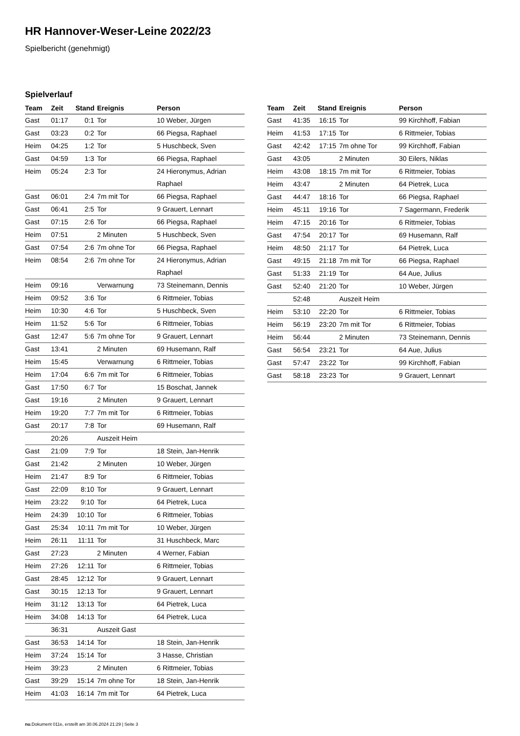HR Hannover-Weser-Leine 2022/23
Spielbericht (genehmigt)
Spielverlauf
| Team | Zeit | Stand | Ereignis | Person |
| --- | --- | --- | --- | --- |
| Gast | 01:17 | 0:1 | Tor | 10 Weber, Jürgen |
| Gast | 03:23 | 0:2 | Tor | 66 Piegsa, Raphael |
| Heim | 04:25 | 1:2 | Tor | 5 Huschbeck, Sven |
| Gast | 04:59 | 1:3 | Tor | 66 Piegsa, Raphael |
| Heim | 05:24 | 2:3 | Tor | 24 Hieronymus, Adrian Raphael |
| Gast | 06:01 | 2:4 | 7m mit Tor | 66 Piegsa, Raphael |
| Gast | 06:41 | 2:5 | Tor | 9 Grauert, Lennart |
| Gast | 07:15 | 2:6 | Tor | 66 Piegsa, Raphael |
| Heim | 07:51 | | 2 Minuten | 5 Huschbeck, Sven |
| Gast | 07:54 | 2:6 | 7m ohne Tor | 66 Piegsa, Raphael |
| Heim | 08:54 | 2:6 | 7m ohne Tor | 24 Hieronymus, Adrian Raphael |
| Heim | 09:16 | | Verwarnung | 73 Steinemann, Dennis |
| Heim | 09:52 | 3:6 | Tor | 6 Rittmeier, Tobias |
| Heim | 10:30 | 4:6 | Tor | 5 Huschbeck, Sven |
| Heim | 11:52 | 5:6 | Tor | 6 Rittmeier, Tobias |
| Gast | 12:47 | 5:6 | 7m ohne Tor | 9 Grauert, Lennart |
| Gast | 13:41 | | 2 Minuten | 69 Husemann, Ralf |
| Heim | 15:45 | | Verwarnung | 6 Rittmeier, Tobias |
| Heim | 17:04 | 6:6 | 7m mit Tor | 6 Rittmeier, Tobias |
| Gast | 17:50 | 6:7 | Tor | 15 Boschat, Jannek |
| Gast | 19:16 | | 2 Minuten | 9 Grauert, Lennart |
| Heim | 19:20 | 7:7 | 7m mit Tor | 6 Rittmeier, Tobias |
| Gast | 20:17 | 7:8 | Tor | 69 Husemann, Ralf |
| | 20:26 | | Auszeit Heim | |
| Gast | 21:09 | 7:9 | Tor | 18 Stein, Jan-Henrik |
| Gast | 21:42 | | 2 Minuten | 10 Weber, Jürgen |
| Heim | 21:47 | 8:9 | Tor | 6 Rittmeier, Tobias |
| Gast | 22:09 | 8:10 | Tor | 9 Grauert, Lennart |
| Heim | 23:22 | 9:10 | Tor | 64 Pietrek, Luca |
| Heim | 24:39 | 10:10 | Tor | 6 Rittmeier, Tobias |
| Gast | 25:34 | 10:11 | 7m mit Tor | 10 Weber, Jürgen |
| Heim | 26:11 | 11:11 | Tor | 31 Huschbeck, Marc |
| Gast | 27:23 | | 2 Minuten | 4 Werner, Fabian |
| Heim | 27:26 | 12:11 | Tor | 6 Rittmeier, Tobias |
| Gast | 28:45 | 12:12 | Tor | 9 Grauert, Lennart |
| Gast | 30:15 | 12:13 | Tor | 9 Grauert, Lennart |
| Heim | 31:12 | 13:13 | Tor | 64 Pietrek, Luca |
| Heim | 34:08 | 14:13 | Tor | 64 Pietrek, Luca |
| | 36:31 | | Auszeit Gast | |
| Gast | 36:53 | 14:14 | Tor | 18 Stein, Jan-Henrik |
| Heim | 37:24 | 15:14 | Tor | 3 Hasse, Christian |
| Heim | 39:23 | | 2 Minuten | 6 Rittmeier, Tobias |
| Gast | 39:29 | 15:14 | 7m ohne Tor | 18 Stein, Jan-Henrik |
| Heim | 41:03 | 16:14 | 7m mit Tor | 64 Pietrek, Luca |
| Team | Zeit | Stand | Ereignis | Person |
| --- | --- | --- | --- | --- |
| Gast | 41:35 | 16:15 | Tor | 99 Kirchhoff, Fabian |
| Heim | 41:53 | 17:15 | Tor | 6 Rittmeier, Tobias |
| Gast | 42:42 | 17:15 | 7m ohne Tor | 99 Kirchhoff, Fabian |
| Gast | 43:05 | | 2 Minuten | 30 Eilers, Niklas |
| Heim | 43:08 | 18:15 | 7m mit Tor | 6 Rittmeier, Tobias |
| Heim | 43:47 | | 2 Minuten | 64 Pietrek, Luca |
| Gast | 44:47 | 18:16 | Tor | 66 Piegsa, Raphael |
| Heim | 45:11 | 19:16 | Tor | 7 Sagermann, Frederik |
| Heim | 47:15 | 20:16 | Tor | 6 Rittmeier, Tobias |
| Gast | 47:54 | 20:17 | Tor | 69 Husemann, Ralf |
| Heim | 48:50 | 21:17 | Tor | 64 Pietrek, Luca |
| Gast | 49:15 | 21:18 | 7m mit Tor | 66 Piegsa, Raphael |
| Gast | 51:33 | 21:19 | Tor | 64 Aue, Julius |
| Gast | 52:40 | 21:20 | Tor | 10 Weber, Jürgen |
| | 52:48 | | Auszeit Heim | |
| Heim | 53:10 | 22:20 | Tor | 6 Rittmeier, Tobias |
| Heim | 56:19 | 23:20 | 7m mit Tor | 6 Rittmeier, Tobias |
| Heim | 56:44 | | 2 Minuten | 73 Steinemann, Dennis |
| Gast | 56:54 | 23:21 | Tor | 64 Aue, Julius |
| Gast | 57:47 | 23:22 | Tor | 99 Kirchhoff, Fabian |
| Gast | 58:18 | 23:23 | Tor | 9 Grauert, Lennart |
nu.Dokument 011e, erstellt am 30.06.2024 21:29 | Seite 3